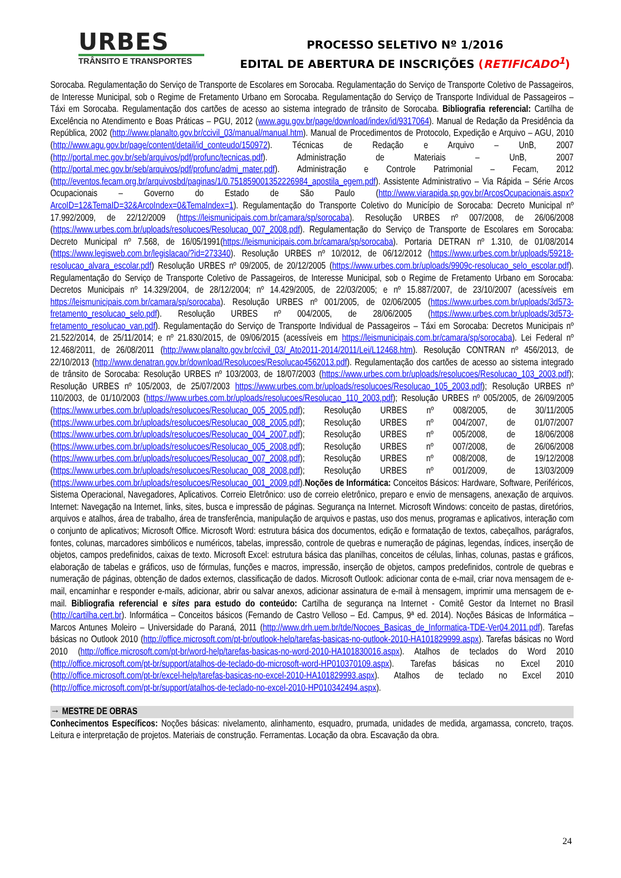URBES
TRÂNSITO E TRANSPORTES
PROCESSO SELETIVO Nº 1/2016
EDITAL DE ABERTURA DE INSCRIÇÕES (RETIFICADO<sup>1</sup>)
Sorocaba. Regulamentação do Serviço de Transporte de Escolares em Sorocaba. Regulamentação do Serviço de Transporte Coletivo de Passageiros, de Interesse Municipal, sob o Regime de Fretamento Urbano em Sorocaba. Regulamentação do Serviço de Transporte Individual de Passageiros – Táxi em Sorocaba. Regulamentação dos cartões de acesso ao sistema integrado de trânsito de Sorocaba. Bibliografia referencial: Cartilha de Excelência no Atendimento e Boas Práticas – PGU, 2012 (www.agu.gov.br/page/download/index/id/9317064). Manual de Redação da Presidência da República, 2002 (http://www.planalto.gov.br/ccivil_03/manual/manual.htm). Manual de Procedimentos de Protocolo, Expedição e Arquivo – AGU, 2010 (http://www.agu.gov.br/page/content/detail/id_conteudo/150972). Técnicas de Redação e Arquivo – UnB, 2007 (http://portal.mec.gov.br/seb/arquivos/pdf/profunc/tecnicas.pdf). Administração de Materiais – UnB, 2007 (http://portal.mec.gov.br/seb/arquivos/pdf/profunc/admi_mater.pdf). Administração e Controle Patrimonial – Fecam, 2012 (http://eventos.fecam.org.br/arquivosbd/paginas/1/0.751859001352226984_apostila_egem.pdf). Assistente Administrativo – Via Rápida – Série Arcos Ocupacionais – Governo do Estado de São Paulo (http://www.viarapida.sp.gov.br/ArcosOcupacionais.aspx?ArcoID=12&TemaID=32&ArcoIndex=0&TemaIndex=1). Regulamentação do Transporte Coletivo do Município de Sorocaba: Decreto Municipal nº 17.992/2009, de 22/12/2009 (https://leismunicipais.com.br/camara/sp/sorocaba). Resolução URBES nº 007/2008, de 26/06/2008 (https://www.urbes.com.br/uploads/resolucoes/Resolucao_007_2008.pdf). Regulamentação do Serviço de Transporte de Escolares em Sorocaba: Decreto Municipal nº 7.568, de 16/05/1991(https://leismunicipais.com.br/camara/sp/sorocaba). Portaria DETRAN nº 1.310, de 01/08/2014 (https://www.legisweb.com.br/legislacao/?id=273340). Resolução URBES nº 10/2012, de 06/12/2012 (https://www.urbes.com.br/uploads/59218-resolucao_alvara_escolar.pdf) Resolução URBES nº 09/2005, de 20/12/2005 (https://www.urbes.com.br/uploads/9909c-resolucao_selo_escolar.pdf). Regulamentação do Serviço de Transporte Coletivo de Passageiros, de Interesse Municipal, sob o Regime de Fretamento Urbano em Sorocaba: Decretos Municipais nº 14.329/2004, de 28/12/2004; nº 14.429/2005, de 22/03/2005; e nº 15.887/2007, de 23/10/2007 (acessíveis em https://leismunicipais.com.br/camara/sp/sorocaba). Resolução URBES nº 001/2005, de 02/06/2005 (https://www.urbes.com.br/uploads/3d573-fretamento_resolucao_selo.pdf). Resolução URBES nº 004/2005, de 28/06/2005 (https://www.urbes.com.br/uploads/3d573-fretamento_resolucao_van.pdf). Regulamentação do Serviço de Transporte Individual de Passageiros – Táxi em Sorocaba: Decretos Municipais nº 21.522/2014, de 25/11/2014; e nº 21.830/2015, de 09/06/2015 (acessíveis em https://leismunicipais.com.br/camara/sp/sorocaba). Lei Federal nº 12.468/2011, de 26/08/2011 (http://www.planalto.gov.br/ccivil_03/_Ato2011-2014/2011/Lei/L12468.htm). Resolução CONTRAN nº 456/2013, de 22/10/2013 (http://www.denatran.gov.br/download/Resolucoes/Resolucao4562013.pdf). Regulamentação dos cartões de acesso ao sistema integrado de trânsito de Sorocaba: Resolução URBES nº 103/2003, de 18/07/2003 (https://www.urbes.com.br/uploads/resolucoes/Resolucao_103_2003.pdf); Resolução URBES nº 105/2003, de 25/07/2003 https://www.urbes.com.br/uploads/resolucoes/Resolucao_105_2003.pdf); Resolução URBES nº 110/2003, de 01/10/2003 (https://www.urbes.com.br/uploads/resolucoes/Resolucao_110_2003.pdf); Resolução URBES nº 005/2005, de 26/09/2005 (https://www.urbes.com.br/uploads/resolucoes/Resolucao_005_2005.pdf); Resolução URBES nº 008/2005, de 30/11/2005 (https://www.urbes.com.br/uploads/resolucoes/Resolucao_008_2005.pdf); Resolução URBES nº 004/2007, de 01/07/2007 (https://www.urbes.com.br/uploads/resolucoes/Resolucao_004_2007.pdf); Resolução URBES nº 005/2008, de 18/06/2008 (https://www.urbes.com.br/uploads/resolucoes/Resolucao_005_2008.pdf); Resolução URBES nº 007/2008, de 26/06/2008 (https://www.urbes.com.br/uploads/resolucoes/Resolucao_007_2008.pdf); Resolução URBES nº 008/2008, de 19/12/2008 (https://www.urbes.com.br/uploads/resolucoes/Resolucao_008_2008.pdf); Resolução URBES nº 001/2009, de 13/03/2009 (https://www.urbes.com.br/uploads/resolucoes/Resolucao_001_2009.pdf).Noções de Informática: Conceitos Básicos: Hardware, Software, Periféricos, Sistema Operacional, Navegadores, Aplicativos. Correio Eletrônico: uso de correio eletrônico, preparo e envio de mensagens, anexação de arquivos. Internet: Navegação na Internet, links, sites, busca e impressão de páginas. Segurança na Internet. Microsoft Windows: conceito de pastas, diretórios, arquivos e atalhos, área de trabalho, área de transferência, manipulação de arquivos e pastas, uso dos menus, programas e aplicativos, interação com o conjunto de aplicativos; Microsoft Office. Microsoft Word: estrutura básica dos documentos, edição e formatação de textos, cabeçalhos, parágrafos, fontes, colunas, marcadores simbólicos e numéricos, tabelas, impressão, controle de quebras e numeração de páginas, legendas, índices, inserção de objetos, campos predefinidos, caixas de texto. Microsoft Excel: estrutura básica das planilhas, conceitos de células, linhas, colunas, pastas e gráficos, elaboração de tabelas e gráficos, uso de fórmulas, funções e macros, impressão, inserção de objetos, campos predefinidos, controle de quebras e numeração de páginas, obtenção de dados externos, classificação de dados. Microsoft Outlook: adicionar conta de e-mail, criar nova mensagem de e-mail, encaminhar e responder e-mails, adicionar, abrir ou salvar anexos, adicionar assinatura de e-mail à mensagem, imprimir uma mensagem de e-mail. Bibliografia referencial e sites para estudo do conteúdo: Cartilha de segurança na Internet - Comitê Gestor da Internet no Brasil (http://cartilha.cert.br). Informática – Conceitos básicos (Fernando de Castro Velloso – Ed. Campus, 9ª ed. 2014). Noções Básicas de Informática – Marcos Antunes Moleiro – Universidade do Paraná, 2011 (http://www.drh.uem.br/tde/Nocoes_Basicas_de_Informatica-TDE-Ver04.2011.pdf). Tarefas básicas no Outlook 2010 (http://office.microsoft.com/pt-br/outlook-help/tarefas-basicas-no-outlook-2010-HA101829999.aspx). Tarefas básicas no Word 2010 (http://office.microsoft.com/pt-br/word-help/tarefas-basicas-no-word-2010-HA101830016.aspx). Atalhos de teclados do Word 2010 (http://office.microsoft.com/pt-br/support/atalhos-de-teclado-do-microsoft-word-HP010370109.aspx). Tarefas básicas no Excel 2010 (http://office.microsoft.com/pt-br/excel-help/tarefas-basicas-no-excel-2010-HA101829993.aspx). Atalhos de teclado no Excel 2010 (http://office.microsoft.com/pt-br/support/atalhos-de-teclado-no-excel-2010-HP010342494.aspx).
→ MESTRE DE OBRAS
Conhecimentos Específicos: Noções básicas: nivelamento, alinhamento, esquadro, prumada, unidades de medida, argamassa, concreto, traços. Leitura e interpretação de projetos. Materiais de construção. Ferramentas. Locação da obra. Escavação da obra.
24